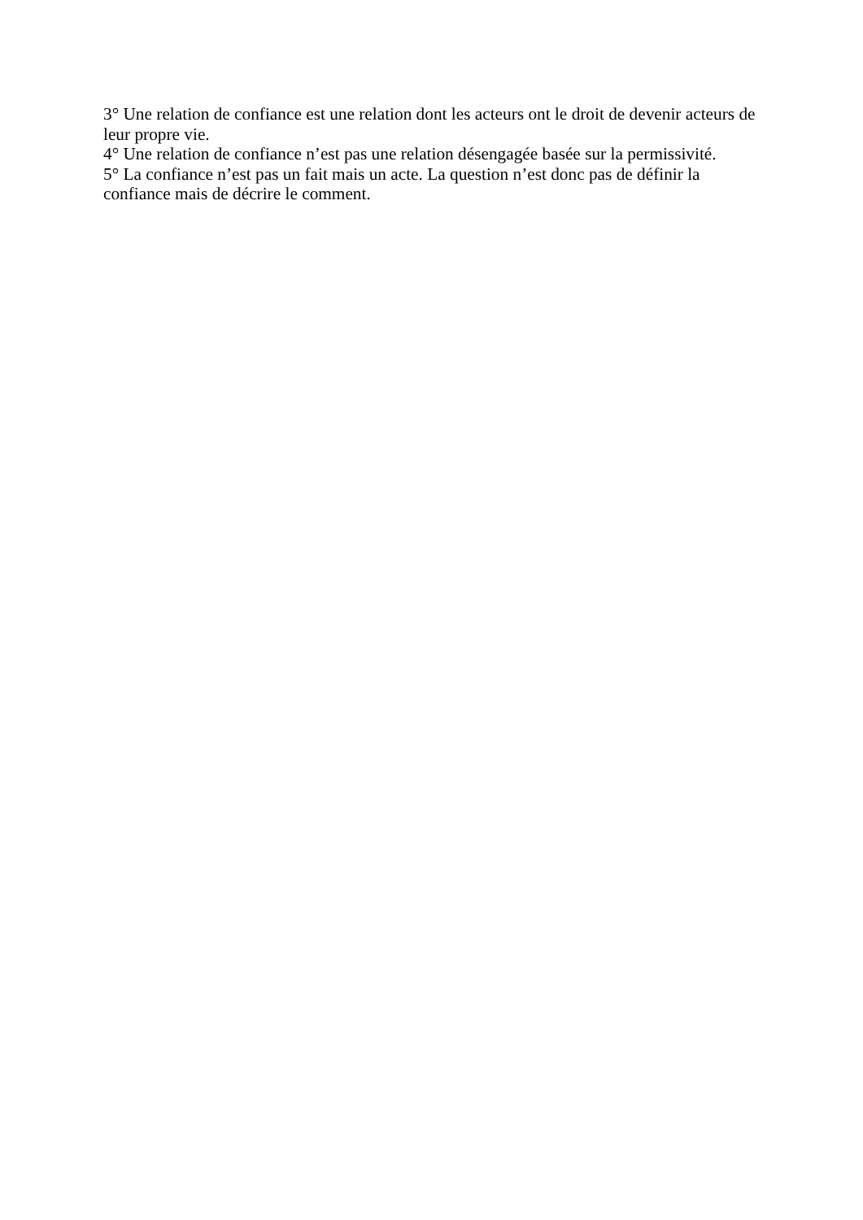3° Une relation de confiance est une relation dont les acteurs ont le droit de devenir acteurs de leur propre vie.
4° Une relation de confiance n’est pas une relation désengagée basée sur la permissivité.
5° La confiance n’est pas un fait mais un acte. La question n’est donc pas de définir la
confiance mais de décrire le comment.